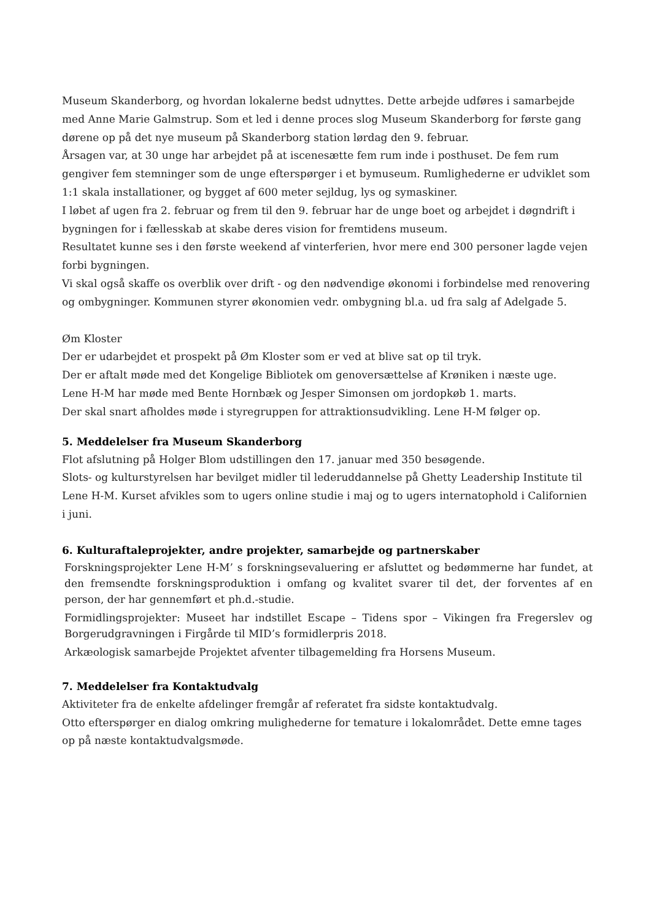Museum Skanderborg, og hvordan lokalerne bedst udnyttes. Dette arbejde udføres i samarbejde med Anne Marie Galmstrup. Som et led i denne proces slog Museum Skanderborg for første gang dørene op på det nye museum på Skanderborg station lørdag den 9. februar.
Årsagen var, at 30 unge har arbejdet på at iscenesætte fem rum inde i posthuset. De fem rum gengiver fem stemninger som de unge efterspørger i et bymuseum. Rumlighederne er udviklet som 1:1 skala installationer, og bygget af 600 meter sejldug, lys og symaskiner.
I løbet af ugen fra 2. februar og frem til den 9. februar har de unge boet og arbejdet i døgndrift i bygningen for i fællesskab at skabe deres vision for fremtidens museum.
Resultatet kunne ses i den første weekend af vinterferien, hvor mere end 300 personer lagde vejen forbi bygningen.
Vi skal også skaffe os overblik over drift - og den nødvendige økonomi i forbindelse med renovering og ombygninger. Kommunen styrer økonomien vedr. ombygning bl.a. ud fra salg af Adelgade 5.
Øm Kloster
Der er udarbejdet et prospekt på Øm Kloster som er ved at blive sat op til tryk.
Der er aftalt møde med det Kongelige Bibliotek om genoversættelse af Krøniken i næste uge.
Lene H-M har møde med Bente Hornbæk og Jesper Simonsen om jordopkøb 1. marts.
Der skal snart afholdes møde i styregruppen for attraktionsudvikling. Lene H-M følger op.
5. Meddelelser fra Museum Skanderborg
Flot afslutning på Holger Blom udstillingen den 17. januar med 350 besøgende.
Slots- og kulturstyrelsen har bevilget midler til lederuddannelse på Ghetty Leadership Institute til Lene H-M. Kurset afvikles som to ugers online studie i maj og to ugers internatophold i Californien i juni.
6. Kulturaftaleprojekter, andre projekter, samarbejde og partnerskaber
Forskningsprojekter Lene H-M’ s forskningsevaluering er afsluttet og bedømmerne har fundet, at den fremsendte forskningsproduktion i omfang og kvalitet svarer til det, der forventes af en person, der har gennemført et ph.d.-studie.
Formidlingsprojekter: Museet har indstillet Escape – Tidens spor – Vikingen fra Fregerslev og Borgerudgravningen i Firgårde til MID’s formidlerpris 2018.
Arkæologisk samarbejde Projektet afventer tilbagemelding fra Horsens Museum.
7. Meddelelser fra Kontaktudvalg
Aktiviteter fra de enkelte afdelinger fremgår af referatet fra sidste kontaktudvalg.
Otto efterspørger en dialog omkring mulighederne for temature i lokalområdet. Dette emne tages op på næste kontaktudvalgsmøde.